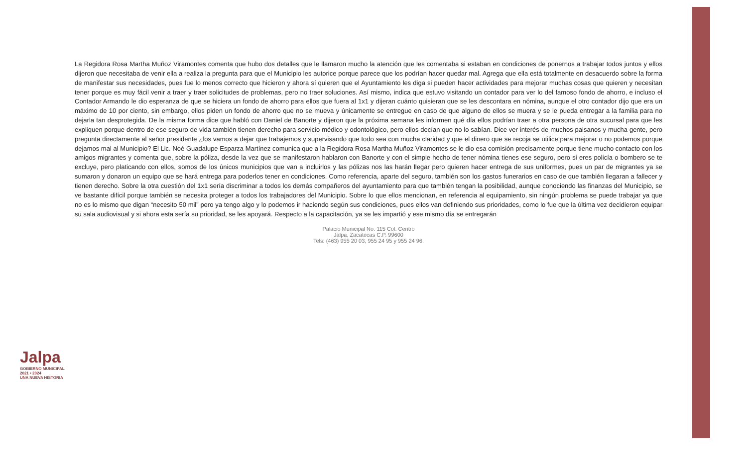Jalpa
GOBIERNO MUNICIPAL 2021 • 2024
UNA NUEVA HISTORIA
La Regidora Rosa Martha Muñoz Viramontes comenta que hubo dos detalles que le llamaron mucho la atención que les comentaba si estaban en condiciones de ponernos a trabajar todos juntos y ellos dijeron que necesitaba de venir ella a realiza la pregunta para que el Municipio les autorice porque parece que los podrían hacer quedar mal. Agrega que ella está totalmente en desacuerdo sobre la forma de manifestar sus necesidades, pues fue lo menos correcto que hicieron y ahora sí quieren que el Ayuntamiento les diga si pueden hacer actividades para mejorar muchas cosas que quieren y necesitan tener porque es muy fácil venir a traer y traer solicitudes de problemas, pero no traer soluciones. Así mismo, indica que estuvo visitando un contador para ver lo del famoso fondo de ahorro, e incluso el Contador Armando le dio esperanza de que se hiciera un fondo de ahorro para ellos que fuera al 1x1 y dijeran cuánto quisieran que se les descontara en nómina, aunque el otro contador dijo que era un máximo de 10 por ciento, sin embargo, ellos piden un fondo de ahorro que no se mueva y únicamente se entregue en caso de que alguno de ellos se muera y se le pueda entregar a la familia para no dejarla tan desprotegida. De la misma forma dice que habló con Daniel de Banorte y dijeron que la próxima semana les informen qué día ellos podrían traer a otra persona de otra sucursal para que les expliquen porque dentro de ese seguro de vida también tienen derecho para servicio médico y odontológico, pero ellos decían que no lo sabían. Dice ver interés de muchos paisanos y mucha gente, pero pregunta directamente al señor presidente ¿los vamos a dejar que trabajemos y supervisando que todo sea con mucha claridad y que el dinero que se recoja se utilice para mejorar o no podemos porque dejamos mal al Municipio? El Lic. Noé Guadalupe Esparza Martínez comunica que a la Regidora Rosa Martha Muñoz Viramontes se le dio esa comisión precisamente porque tiene mucho contacto con los amigos migrantes y comenta que, sobre la póliza, desde la vez que se manifestaron hablaron con Banorte y con el simple hecho de tener nómina tienes ese seguro, pero si eres policía o bombero se te excluye, pero platicando con ellos, somos de los únicos municipios que van a incluirlos y las pólizas nos las harán llegar pero quieren hacer entrega de sus uniformes, pues un par de migrantes ya se sumaron y donaron un equipo que se hará entrega para poderlos tener en condiciones. Como referencia, aparte del seguro, también son los gastos funerarios en caso de que también llegaran a fallecer y tienen derecho. Sobre la otra cuestión del 1x1 sería discriminar a todos los demás compañeros del ayuntamiento para que también tengan la posibilidad, aunque conociendo las finanzas del Municipio, se ve bastante difícil porque también se necesita proteger a todos los trabajadores del Municipio. Sobre lo que ellos mencionan, en referencia al equipamiento, sin ningún problema se puede trabajar ya que no es lo mismo que digan “necesito 50 mil” pero ya tengo algo y lo podemos ir haciendo según sus condiciones, pues ellos van definiendo sus prioridades, como lo fue que la última vez decidieron equipar su sala audiovisual y si ahora esta sería su prioridad, se les apoyará. Respecto a la capacitación, ya se les impartió y ese mismo día se entregarán
Palacio Municipal No. 115 Col. Centro
Jalpa, Zacatecas C.P. 99600
Tels: (463) 955 20 03, 955 24 95 y 955 24 96.